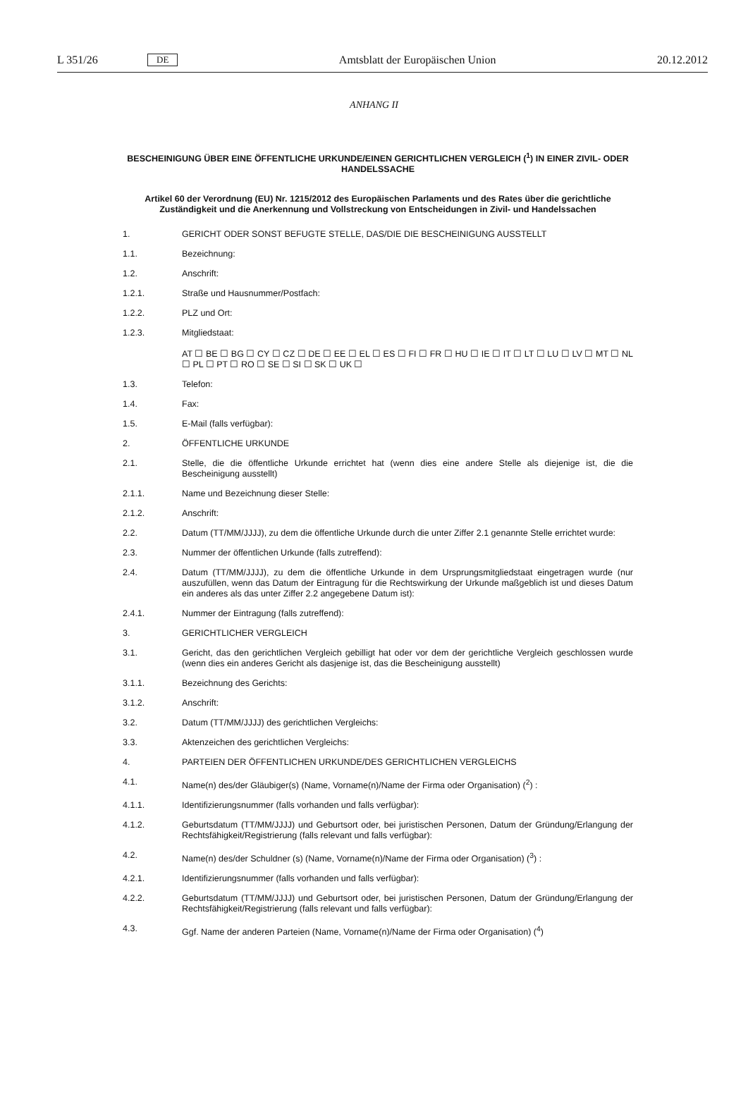L 351/26 DE Amtsblatt der Europäischen Union 20.12.2012
ANHANG II
BESCHEINIGUNG ÜBER EINE ÖFFENTLICHE URKUNDE/EINEN GERICHTLICHEN VERGLEICH (<sup>1</sup>) IN EINER ZIVIL- ODER HANDELSSACHE
Artikel 60 der Verordnung (EU) Nr. 1215/2012 des Europäischen Parlaments und des Rates über die gerichtliche Zuständigkeit und die Anerkennung und Vollstreckung von Entscheidungen in Zivil- und Handelssachen
1. GERICHT ODER SONST BEFUGTE STELLE, DAS/DIE DIE BESCHEINIGUNG AUSSTELLT
1.1. Bezeichnung:
1.2. Anschrift:
1.2.1. Straße und Hausnummer/Postfach:
1.2.2. PLZ und Ort:
1.2.3. Mitgliedstaat:
AT ☐ BE ☐ BG ☐ CY ☐ CZ ☐ DE ☐ EE ☐ EL ☐ ES ☐ FI ☐ FR ☐ HU ☐ IE ☐ IT ☐ LT ☐ LU ☐ LV ☐ MT ☐ NL ☐ PL ☐ PT ☐ RO ☐ SE ☐ SI ☐ SK ☐ UK ☐
1.3. Telefon:
1.4. Fax:
1.5. E-Mail (falls verfügbar):
2. ÖFFENTLICHE URKUNDE
2.1. Stelle, die die öffentliche Urkunde errichtet hat (wenn dies eine andere Stelle als diejenige ist, die die Bescheinigung ausstellt)
2.1.1. Name und Bezeichnung dieser Stelle:
2.1.2. Anschrift:
2.2. Datum (TT/MM/JJJJ), zu dem die öffentliche Urkunde durch die unter Ziffer 2.1 genannte Stelle errichtet wurde:
2.3. Nummer der öffentlichen Urkunde (falls zutreffend):
2.4. Datum (TT/MM/JJJJ), zu dem die öffentliche Urkunde in dem Ursprungsmitgliedstaat eingetragen wurde (nur auszufüllen, wenn das Datum der Eintragung für die Rechtswirkung der Urkunde maßgeblich ist und dieses Datum ein anderes als das unter Ziffer 2.2 angegebene Datum ist):
2.4.1. Nummer der Eintragung (falls zutreffend):
3. GERICHTLICHER VERGLEICH
3.1. Gericht, das den gerichtlichen Vergleich gebilligt hat oder vor dem der gerichtliche Vergleich geschlossen wurde (wenn dies ein anderes Gericht als dasjenige ist, das die Bescheinigung ausstellt)
3.1.1. Bezeichnung des Gerichts:
3.1.2. Anschrift:
3.2. Datum (TT/MM/JJJJ) des gerichtlichen Vergleichs:
3.3. Aktenzeichen des gerichtlichen Vergleichs:
4. PARTEIEN DER ÖFFENTLICHEN URKUNDE/DES GERICHTLICHEN VERGLEICHS
4.1. Name(n) des/der Gläubiger(s) (Name, Vorname(n)/Name der Firma oder Organisation) (<sup>2</sup>) :
4.1.1. Identifizierungsnummer (falls vorhanden und falls verfügbar):
4.1.2. Geburtsdatum (TT/MM/JJJJ) und Geburtsort oder, bei juristischen Personen, Datum der Gründung/Erlangung der Rechtsfähigkeit/Registrierung (falls relevant und falls verfügbar):
4.2. Name(n) des/der Schuldner (s) (Name, Vorname(n)/Name der Firma oder Organisation) (<sup>3</sup>) :
4.2.1. Identifizierungsnummer (falls vorhanden und falls verfügbar):
4.2.2. Geburtsdatum (TT/MM/JJJJ) und Geburtsort oder, bei juristischen Personen, Datum der Gründung/Erlangung der Rechtsfähigkeit/Registrierung (falls relevant und falls verfügbar):
4.3. Ggf. Name der anderen Parteien (Name, Vorname(n)/Name der Firma oder Organisation) (<sup>4</sup>)